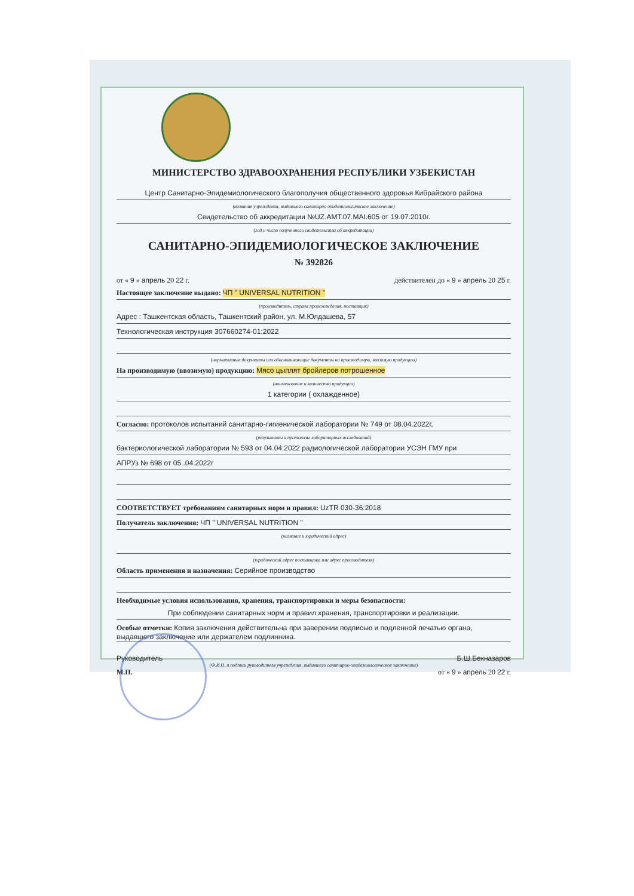МИНИСТЕРСТВО ЗДРАВООХРАНЕНИЯ РЕСПУБЛИКИ УЗБЕКИСТАН
Центр Санитарно-Эпидемиологического благополучия общественного здоровья Кибрайского района
(название учреждения, выдавшего санитарно-эпидемиологическое заключение)
Свидетельство об аккредитации №UZ.AMT.07.MAI.605 от 19.07.2010г.
(год и число полученного свидетельства об аккредитации)
САНИТАРНО-ЭПИДЕМИОЛОГИЧЕСКОЕ ЗАКЛЮЧЕНИЕ
№ 392826
от « 9 » апрель 20 22 г. действителен до « 9 » апрель 20 25 г.
Настоящее заключение выдано: ЧП " UNIVERSAL NUTRITION "
(производитель, страна происхождения, поставщик)
Адрес : Ташкентская область, Ташкентский район, ул. М.Юлдашева, 57
Технологическая инструкция 307660274-01:2022
(нормативные документы или обосновывающие документы на производимую, ввозимую продукцию)
На производимую (ввозимую) продукцию: Мясо цыплят бройлеров потрошенное
(наименование и количество продукции)
1 категории ( охлажденное)
Согласно: протоколов испытаний санитарно-гигиенической лаборатории № 749 от 08.04.2022г,
(результаты и протоколы лабораторных исследований)
бактериологической лаборатории № 593 от 04.04.2022 радиологической лаборатории УСЭН ГМУ при
АПРУз № 698 от 05 .04.2022г
СООТВЕТСТВУЕТ требованиям санитарных норм и правил: UzTR 030-36:2018
Получатель заключения: ЧП " UNIVERSAL NUTRITION "
(название и юридический адрес)
(юридический адрес поставщика или адрес производителя)
Область применения и назначения: Серийное производство
Необходимые условия использования, хранения, транспортировки и меры безопасности:
При соблюдении санитарных норм и правил хранения, транспортировки и реализации.
Особые отметки: Копия заключения действительна при заверении подписью и подленной печатью органа, выдавшего заключение или держателем подлинника.
Руководитель Б.Ш.Бекназаров
(Ф.И.О. и подпись руководителя учреждения, выдавшего санитарно-эпидемиологическое заключение)
М.П. от « 9 » апрель 20 22 г.